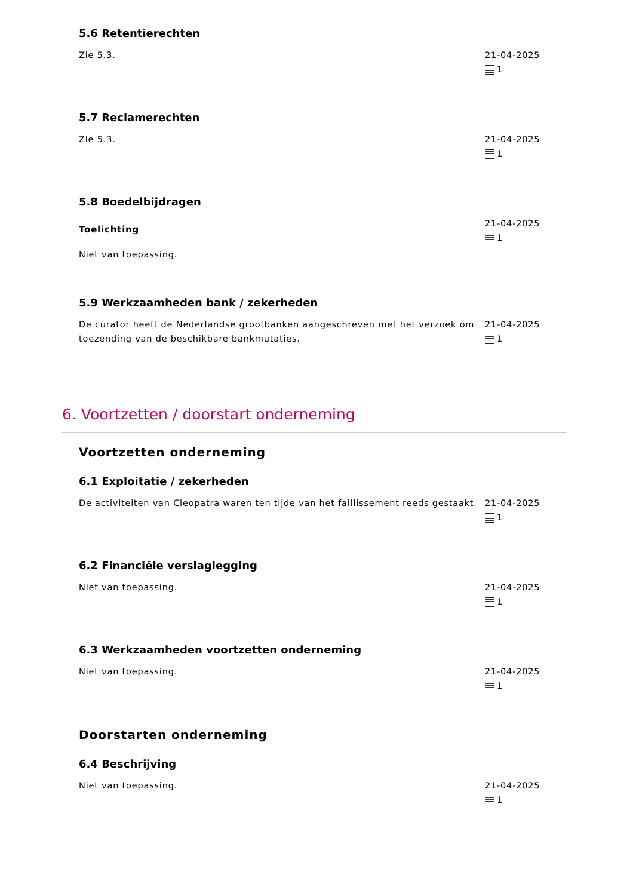5.6 Retentierechten
Zie 5.3. 21-04-2025
1
5.7 Reclamerechten
Zie 5.3. 21-04-2025
1
5.8 Boedelbijdragen
Toelichting
Niet van toepassing.
21-04-2025
1
5.9 Werkzaamheden bank / zekerheden
De curator heeft de Nederlandse grootbanken aangeschreven met het verzoek om toezending van de beschikbare bankmutaties.
21-04-2025
1
6. Voortzetten / doorstart onderneming
Voortzetten onderneming
6.1 Exploitatie / zekerheden
De activiteiten van Cleopatra waren ten tijde van het faillissement reeds gestaakt.
21-04-2025
1
6.2 Financiële verslaglegging
Niet van toepassing. 21-04-2025
1
6.3 Werkzaamheden voortzetten onderneming
Niet van toepassing. 21-04-2025
1
Doorstarten onderneming
6.4 Beschrijving
Niet van toepassing. 21-04-2025
1